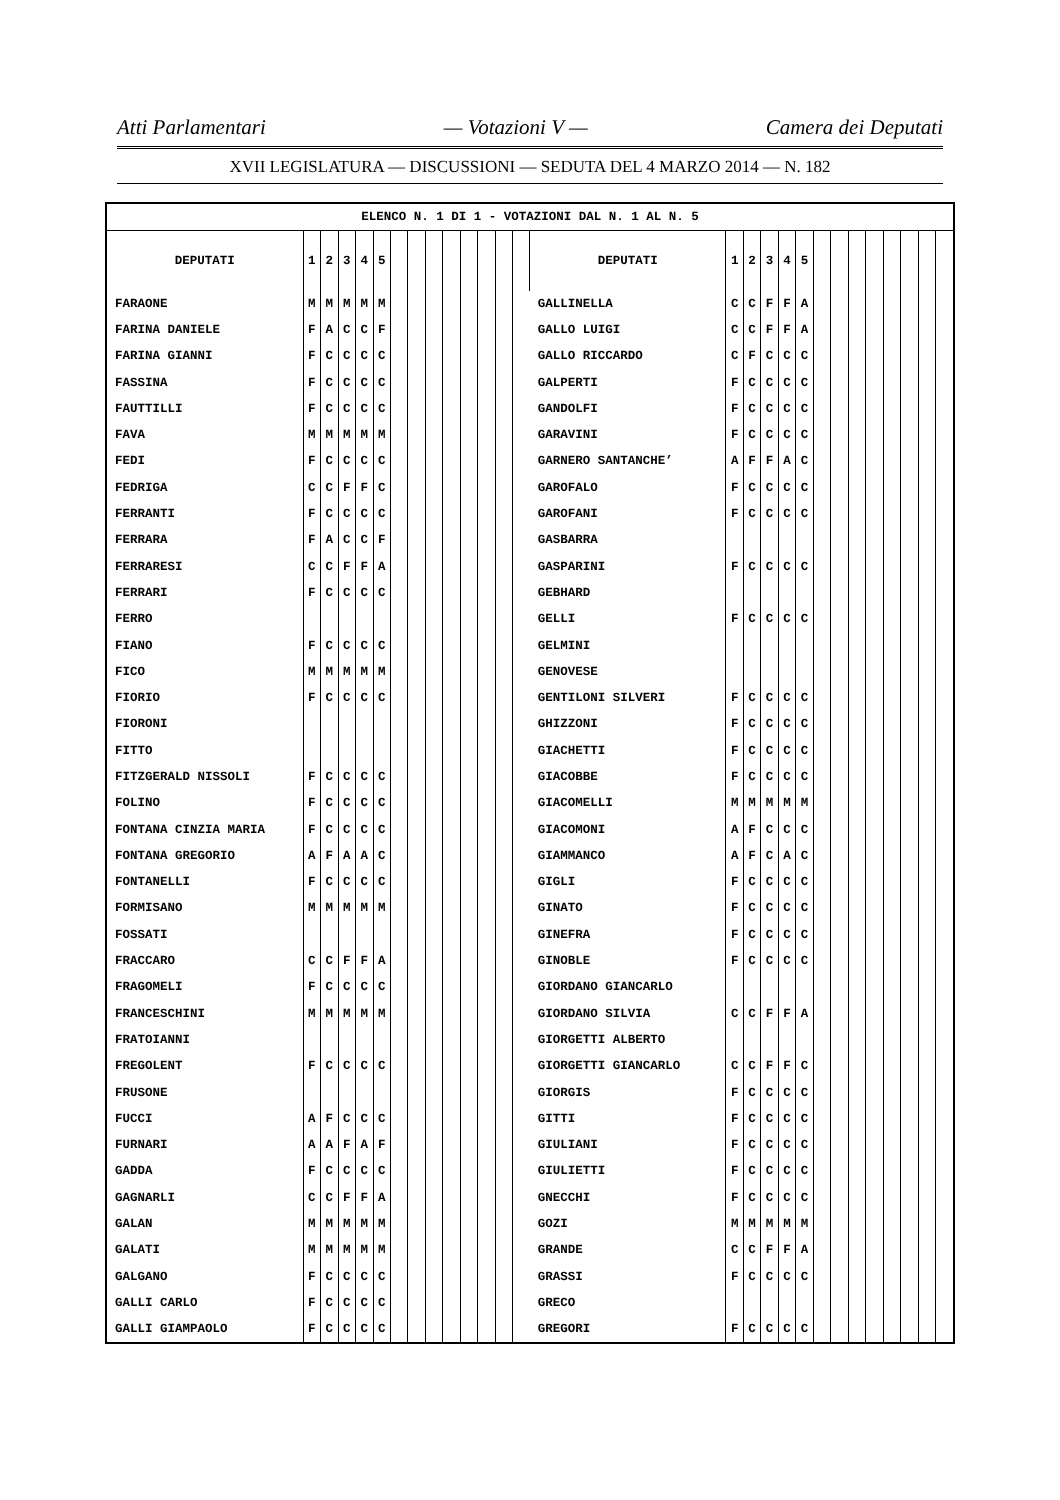Atti Parlamentari — Votazioni V — Camera dei Deputati
XVII LEGISLATURA — DISCUSSIONI — SEDUTA DEL 4 MARZO 2014 — N. 182
| ELENCO N. 1 DI 1 - VOTAZIONI DAL N. 1 AL N. 5 | | | | | | | | | | | | | | | | | | | | | | | | | | | |
| --- | --- | --- | --- | --- | --- | --- | --- | --- | --- | --- | --- | --- | --- | --- | --- | --- | --- | --- | --- | --- | --- | --- | --- | --- | --- | --- | --- |
| DEPUTATI | 1 | 2 | 3 | 4 | 5 | | | | | | | | | DEPUTATI | 1 | 2 | 3 | 4 | 5 | | | | | | | | |
| FARAONE | M | M | M | M | M | | | | | | | | | GALLINELLA | C | C | F | F | A | | | | | | | | |
| FARINA DANIELE | F | A | C | C | F | | | | | | | | | GALLO LUIGI | C | C | F | F | A | | | | | | | | |
| FARINA GIANNI | F | C | C | C | C | | | | | | | | | GALLO RICCARDO | C | F | C | C | C | | | | | | | | |
| FASSINA | F | C | C | C | C | | | | | | | | | GALPERTI | F | C | C | C | C | | | | | | | | |
| FAUTTILLI | F | C | C | C | C | | | | | | | | | GANDOLFI | F | C | C | C | C | | | | | | | | |
| FAVA | M | M | M | M | M | | | | | | | | | GARAVINI | F | C | C | C | C | | | | | | | | |
| FEDI | F | C | C | C | C | | | | | | | | | GARNERO SANTANCHE’ | A | F | F | A | C | | | | | | | | |
| FEDRIGA | C | C | F | F | C | | | | | | | | | GAROFALO | F | C | C | C | C | | | | | | | | |
| FERRANTI | F | C | C | C | C | | | | | | | | | GAROFANI | F | C | C | C | C | | | | | | | | |
| FERRARA | F | A | C | C | F | | | | | | | | | GASBARRA | | | | | | | | | | | | | |
| FERRARESI | C | C | F | F | A | | | | | | | | | GASPARINI | F | C | C | C | C | | | | | | | | |
| FERRARI | F | C | C | C | C | | | | | | | | | GEBHARD | | | | | | | | | | | | | |
| FERRO | | | | | | | | | | | | | | GELLI | F | C | C | C | C | | | | | | | | |
| FIANO | F | C | C | C | C | | | | | | | | | GELMINI | | | | | | | | | | | | | |
| FICO | M | M | M | M | M | | | | | | | | | GENOVESE | | | | | | | | | | | | | |
| FIORIO | F | C | C | C | C | | | | | | | | | GENTILONI SILVERI | F | C | C | C | C | | | | | | | | |
| FIORONI | | | | | | | | | | | | | | GHIZZONI | F | C | C | C | C | | | | | | | | |
| FITTO | | | | | | | | | | | | | | GIACHETTI | F | C | C | C | C | | | | | | | | |
| FITZGERALD NISSOLI | F | C | C | C | C | | | | | | | | | GIACOBBE | F | C | C | C | C | | | | | | | | |
| FOLINO | F | C | C | C | C | | | | | | | | | GIACOMELLI | M | M | M | M | M | | | | | | | | |
| FONTANA CINZIA MARIA | F | C | C | C | C | | | | | | | | | GIACOMONI | A | F | C | C | C | | | | | | | | |
| FONTANA GREGORIO | A | F | A | A | C | | | | | | | | | GIAMMANCO | A | F | C | A | C | | | | | | | | |
| FONTANELLI | F | C | C | C | C | | | | | | | | | GIGLI | F | C | C | C | C | | | | | | | | |
| FORMISANO | M | M | M | M | M | | | | | | | | | GINATO | F | C | C | C | C | | | | | | | | |
| FOSSATI | | | | | | | | | | | | | | GINEFRA | F | C | C | C | C | | | | | | | | |
| FRACCARO | C | C | F | F | A | | | | | | | | | GINOBLE | F | C | C | C | C | | | | | | | | |
| FRAGOMELI | F | C | C | C | C | | | | | | | | | GIORDANO GIANCARLO | | | | | | | | | | | | | |
| FRANCESCHINI | M | M | M | M | M | | | | | | | | | GIORDANO SILVIA | C | C | F | F | A | | | | | | | | |
| FRATOIANNI | | | | | | | | | | | | | | GIORGETTI ALBERTO | | | | | | | | | | | | | |
| FREGOLENT | F | C | C | C | C | | | | | | | | | GIORGETTI GIANCARLO | C | C | F | F | C | | | | | | | | |
| FRUSONE | | | | | | | | | | | | | | GIORGIS | F | C | C | C | C | | | | | | | | |
| FUCCI | A | F | C | C | C | | | | | | | | | GITTI | F | C | C | C | C | | | | | | | | |
| FURNARI | A | A | F | A | F | | | | | | | | | GIULIANI | F | C | C | C | C | | | | | | | | |
| GADDA | F | C | C | C | C | | | | | | | | | GIULIETTI | F | C | C | C | C | | | | | | | | |
| GAGNARLI | C | C | F | F | A | | | | | | | | | GNECCHI | F | C | C | C | C | | | | | | | | |
| GALAN | M | M | M | M | M | | | | | | | | | GOZI | M | M | M | M | M | | | | | | | | |
| GALATI | M | M | M | M | M | | | | | | | | | GRANDE | C | C | F | F | A | | | | | | | | |
| GALGANO | F | C | C | C | C | | | | | | | | | GRASSI | F | C | C | C | C | | | | | | | | |
| GALLI CARLO | F | C | C | C | C | | | | | | | | | GRECO | | | | | | | | | | | | | |
| GALLI GIAMPAOLO | F | C | C | C | C | | | | | | | | | GREGORI | F | C | C | C | C | | | | | | | | |